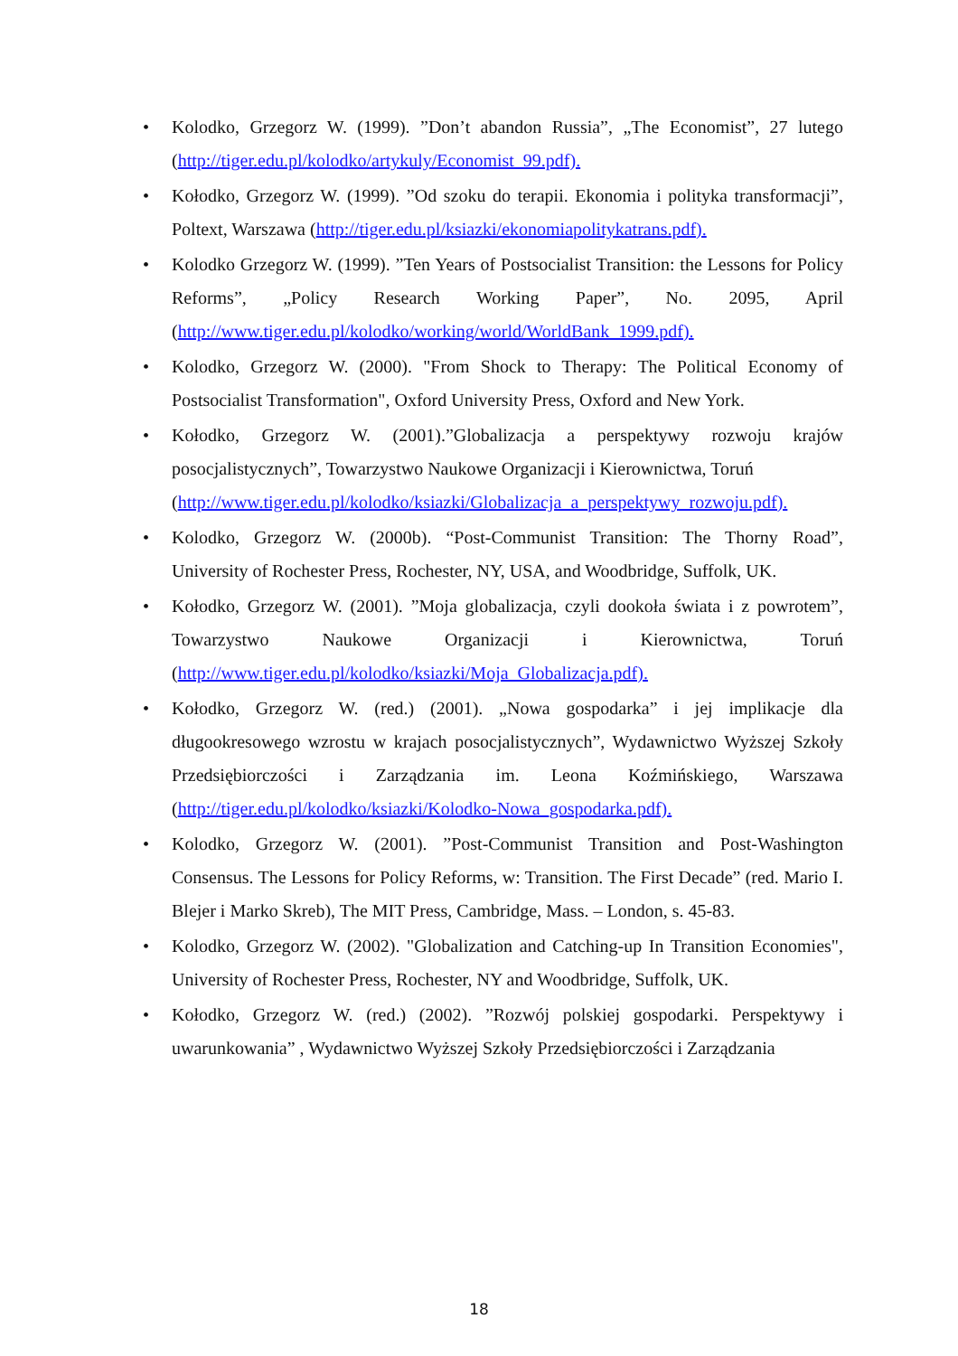• Kolodko, Grzegorz W. (1999). ”Don’t abandon Russia”, „The Economist”, 27 lutego (http://tiger.edu.pl/kolodko/artykuly/Economist_99.pdf).
• Kołodko, Grzegorz W. (1999). ”Od szoku do terapii. Ekonomia i polityka transformacji”, Poltext, Warszawa (http://tiger.edu.pl/ksiazki/ekonomiapolitykatrans.pdf).
• Kolodko Grzegorz W. (1999). ”Ten Years of Postsocialist Transition: the Lessons for Policy Reforms”, „Policy Research Working Paper”, No. 2095, April (http://www.tiger.edu.pl/kolodko/working/world/WorldBank_1999.pdf).
• Kolodko, Grzegorz W. (2000). "From Shock to Therapy: The Political Economy of Postsocialist Transformation", Oxford University Press, Oxford and New York.
• Kołodko, Grzegorz W. (2001).”Globalizacja a perspektywy rozwoju krajów posocjalistycznych”, Towarzystwo Naukowe Organizacji i Kierownictwa, Toruń
(http://www.tiger.edu.pl/kolodko/ksiazki/Globalizacja_a_perspektywy_rozwoju.pdf).
• Kolodko, Grzegorz W. (2000b). “Post-Communist Transition: The Thorny Road”, University of Rochester Press, Rochester, NY, USA, and Woodbridge, Suffolk, UK.
• Kołodko, Grzegorz W. (2001). ”Moja globalizacja, czyli dookoła świata i z powrotem”, Towarzystwo Naukowe Organizacji i Kierownictwa, Toruń (http://www.tiger.edu.pl/kolodko/ksiazki/Moja_Globalizacja.pdf).
• Kołodko, Grzegorz W. (red.) (2001). „Nowa gospodarka” i jej implikacje dla długookresowego wzrostu w krajach posocjalistycznych”, Wydawnictwo Wyższej Szkoły Przedsiębiorczości i Zarządzania im. Leona Koźmińskiego, Warszawa (http://tiger.edu.pl/kolodko/ksiazki/Kolodko-Nowa_gospodarka.pdf).
• Kolodko, Grzegorz W. (2001). ”Post-Communist Transition and Post-Washington Consensus. The Lessons for Policy Reforms, w: Transition. The First Decade” (red. Mario I. Blejer i Marko Skreb), The MIT Press, Cambridge, Mass. – London, s. 45-83.
• Kolodko, Grzegorz W. (2002). "Globalization and Catching-up In Transition Economies", University of Rochester Press, Rochester, NY and Woodbridge, Suffolk, UK.
• Kołodko, Grzegorz W. (red.) (2002). ”Rozwój polskiej gospodarki. Perspektywy i uwarunkowania” , Wydawnictwo Wyższej Szkoły Przedsiębiorczości i Zarządzania
18